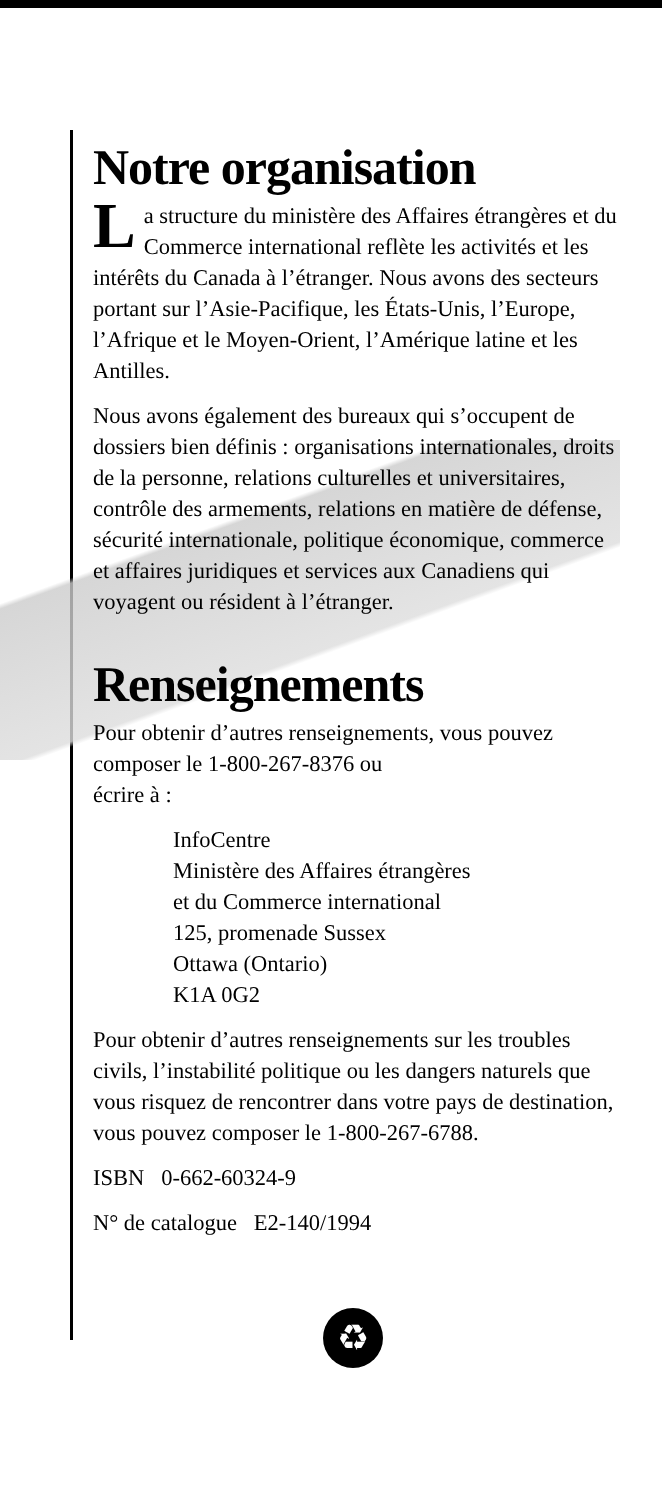Notre organisation
La structure du ministère des Affaires étrangères et du Commerce international reflète les activités et les intérêts du Canada à l’étranger. Nous avons des secteurs portant sur l’Asie-Pacifique, les États-Unis, l’Europe, l’Afrique et le Moyen-Orient, l’Amérique latine et les Antilles.
Nous avons également des bureaux qui s’occupent de dossiers bien définis : organisations internationales, droits de la personne, relations culturelles et universitaires, contrôle des armements, relations en matière de défense, sécurité internationale, politique économique, commerce et affaires juridiques et services aux Canadiens qui voyagent ou résident à l’étranger.
Renseignements
Pour obtenir d’autres renseignements, vous pouvez composer le 1-800-267-8376 ou
écrire à :
InfoCentre
Ministère des Affaires étrangères
et du Commerce international
125, promenade Sussex
Ottawa (Ontario)
K1A 0G2
Pour obtenir d’autres renseignements sur les troubles civils, l’instabilité politique ou les dangers naturels que vous risquez de rencontrer dans votre pays de destination, vous pouvez composer le 1-800-267-6788.
ISBN 0-662-60324-9
N° de catalogue E2-140/1994
♻